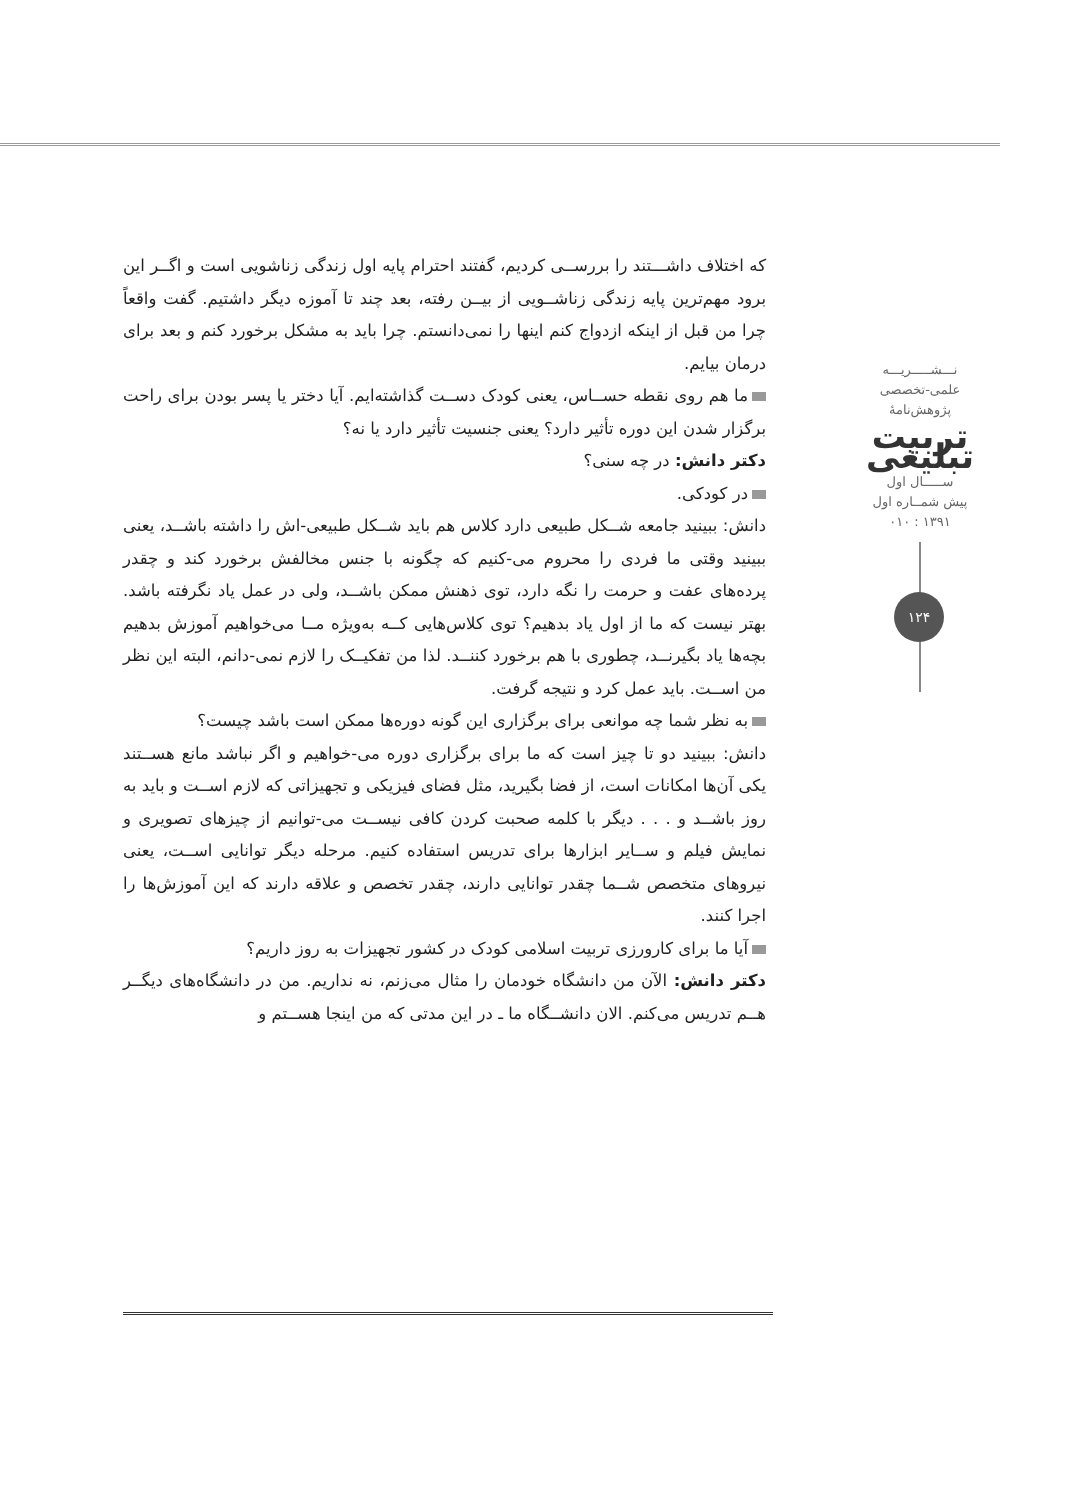نـــشـــــریـــه
علمی-تخصصی
پژوهش‌نامهٔ
تربیت تبلیغی
ســـــال اول
پیش شمــاره اول
۱۳۹۱ : ۰۱۰
۱۲۴
که اختلاف داشـــتند را بررســی کردیم، گفتند احترام پایه اول زندگی زناشویی است و اگــر این برود مهم‌ترین پایه زندگی زناشــویی از بیــن رفته، بعد چند تا آموزه دیگر داشتیم. گفت واقعاً چرا من قبل از اینکه ازدواج کنم اینها را نمی‌دانستم. چرا باید به مشکل برخورد کنم و بعد برای درمان بیایم.
ما هم روی نقطه حســاس، یعنی کودک دســت گذاشته‌ایم. آیا دختر یا پسر بودن برای راحت برگزار شدن این دوره تأثیر دارد؟ یعنی جنسیت تأثیر دارد یا نه؟
دکتر دانش: در چه سنی؟
در کودکی.
دانش: ببینید جامعه شــکل طبیعی دارد کلاس هم باید شــکل طبیعی-اش را داشته باشــد، یعنی ببینید وقتی ما فردی را محروم می-کنیم که چگونه با جنس مخالفش برخورد کند و چقدر پرده‌های عفت و حرمت را نگه دارد، توی ذهنش ممکن باشــد، ولی در عمل یاد نگرفته باشد. بهتر نیست که ما از اول یاد بدهیم؟ توی کلاس‌هایی کــه به‌ویژه مــا می‌خواهیم آموزش بدهیم بچه‌ها یاد بگیرنــد، چطوری با هم برخورد کننــد. لذا من تفکیــک را لازم نمی-دانم، البته این نظر من اســت. باید عمل کرد و نتیجه گرفت.
به نظر شما چه موانعی برای برگزاری این گونه دوره‌ها ممکن است باشد چیست؟
دانش: ببینید دو تا چیز است که ما برای برگزاری دوره می-خواهیم و اگر نباشد مانع هســتند یکی آن‌ها امکانات است، از فضا بگیرید، مثل فضای فیزیکی و تجهیزاتی که لازم اســت و باید به روز باشــد و . . . دیگر با کلمه صحبت کردن کافی نیســت می-توانیم از چیزهای تصویری و نمایش فیلم و ســایر ابزارها برای تدریس استفاده کنیم. مرحله دیگر توانایی اســت، یعنی نیروهای متخصص شــما چقدر توانایی دارند، چقدر تخصص و علاقه دارند که این آموزش‌ها را اجرا کنند.
آیا ما برای کارورزی تربیت اسلامی کودک در کشور تجهیزات به روز داریم؟
دکتر دانش: الآن من دانشگاه خودمان را مثال می‌زنم، نه نداریم. من در دانشگاه‌های دیگــر هــم تدریس می‌کنم. الان دانشــگاه ما ـ در این مدتی که من اینجا هســتم و